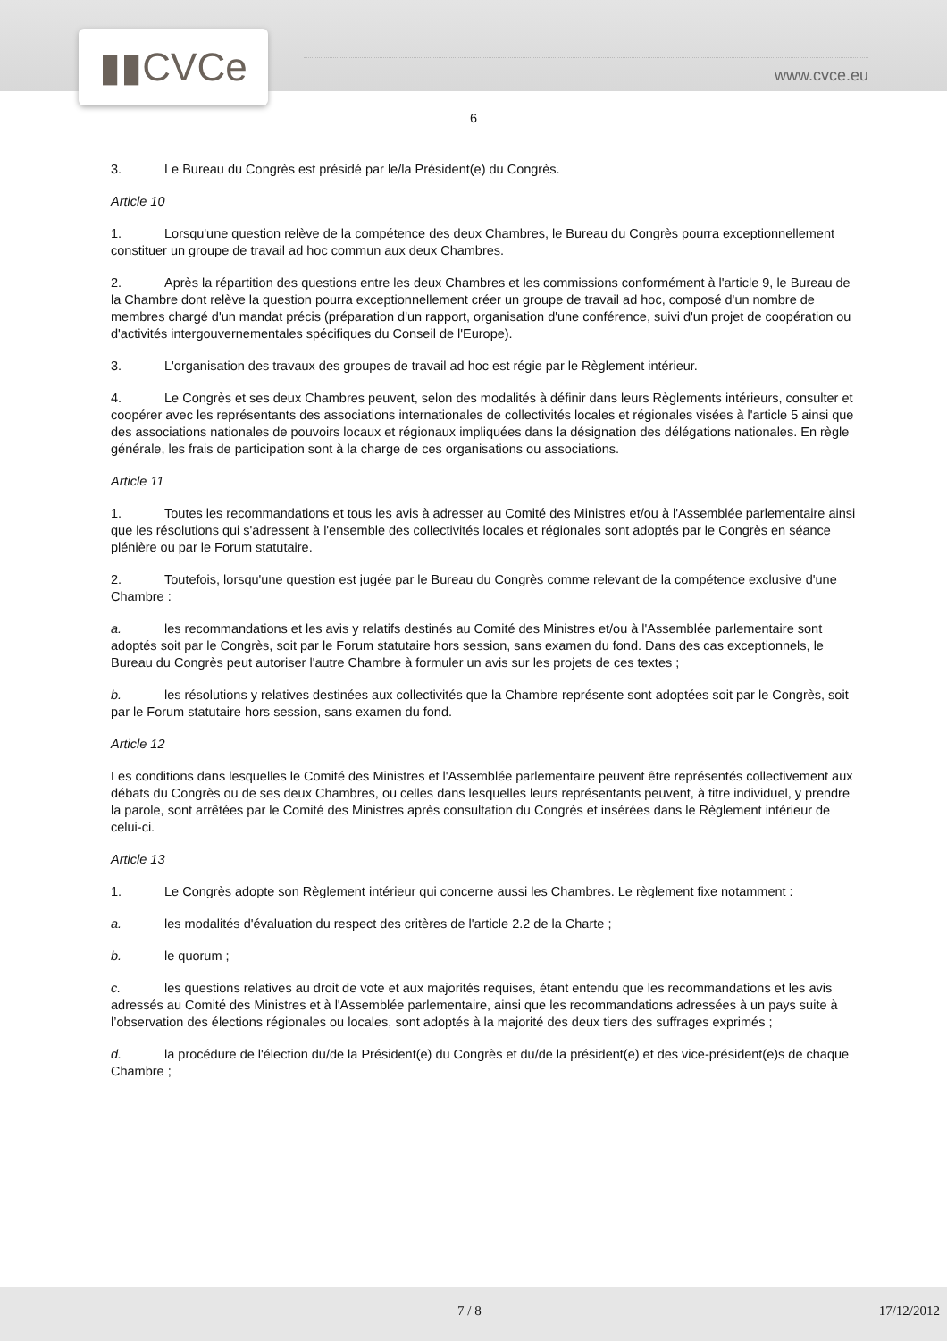▮▮CVCe
www.cvce.eu
6
3. Le Bureau du Congrès est présidé par le/la Président(e) du Congrès.
Article 10
1. Lorsqu'une question relève de la compétence des deux Chambres, le Bureau du Congrès pourra exceptionnellement constituer un groupe de travail ad hoc commun aux deux Chambres.
2. Après la répartition des questions entre les deux Chambres et les commissions conformément à l'article 9, le Bureau de la Chambre dont relève la question pourra exceptionnellement créer un groupe de travail ad hoc, composé d'un nombre de membres chargé d'un mandat précis (préparation d'un rapport, organisation d'une conférence, suivi d'un projet de coopération ou d'activités intergouvernementales spécifiques du Conseil de l'Europe).
3. L'organisation des travaux des groupes de travail ad hoc est régie par le Règlement intérieur.
4. Le Congrès et ses deux Chambres peuvent, selon des modalités à définir dans leurs Règlements intérieurs, consulter et coopérer avec les représentants des associations internationales de collectivités locales et régionales visées à l'article 5 ainsi que des associations nationales de pouvoirs locaux et régionaux impliquées dans la désignation des délégations nationales. En règle générale, les frais de participation sont à la charge de ces organisations ou associations.
Article 11
1. Toutes les recommandations et tous les avis à adresser au Comité des Ministres et/ou à l'Assemblée parlementaire ainsi que les résolutions qui s'adressent à l'ensemble des collectivités locales et régionales sont adoptés par le Congrès en séance plénière ou par le Forum statutaire.
2. Toutefois, lorsqu'une question est jugée par le Bureau du Congrès comme relevant de la compétence exclusive d'une Chambre :
a. les recommandations et les avis y relatifs destinés au Comité des Ministres et/ou à l'Assemblée parlementaire sont adoptés soit par le Congrès, soit par le Forum statutaire hors session, sans examen du fond. Dans des cas exceptionnels, le Bureau du Congrès peut autoriser l'autre Chambre à formuler un avis sur les projets de ces textes ;
b. les résolutions y relatives destinées aux collectivités que la Chambre représente sont adoptées soit par le Congrès, soit par le Forum statutaire hors session, sans examen du fond.
Article 12
Les conditions dans lesquelles le Comité des Ministres et l'Assemblée parlementaire peuvent être représentés collectivement aux débats du Congrès ou de ses deux Chambres, ou celles dans lesquelles leurs représentants peuvent, à titre individuel, y prendre la parole, sont arrêtées par le Comité des Ministres après consultation du Congrès et insérées dans le Règlement intérieur de celui-ci.
Article 13
1. Le Congrès adopte son Règlement intérieur qui concerne aussi les Chambres. Le règlement fixe notamment :
a. les modalités d'évaluation du respect des critères de l'article 2.2 de la Charte ;
b. le quorum ;
c. les questions relatives au droit de vote et aux majorités requises, étant entendu que les recommandations et les avis adressés au Comité des Ministres et à l'Assemblée parlementaire, ainsi que les recommandations adressées à un pays suite à l’observation des élections régionales ou locales, sont adoptés à la majorité des deux tiers des suffrages exprimés ;
d. la procédure de l'élection du/de la Président(e) du Congrès et du/de la président(e) et des vice-président(e)s de chaque Chambre ;
7 / 8 17/12/2012